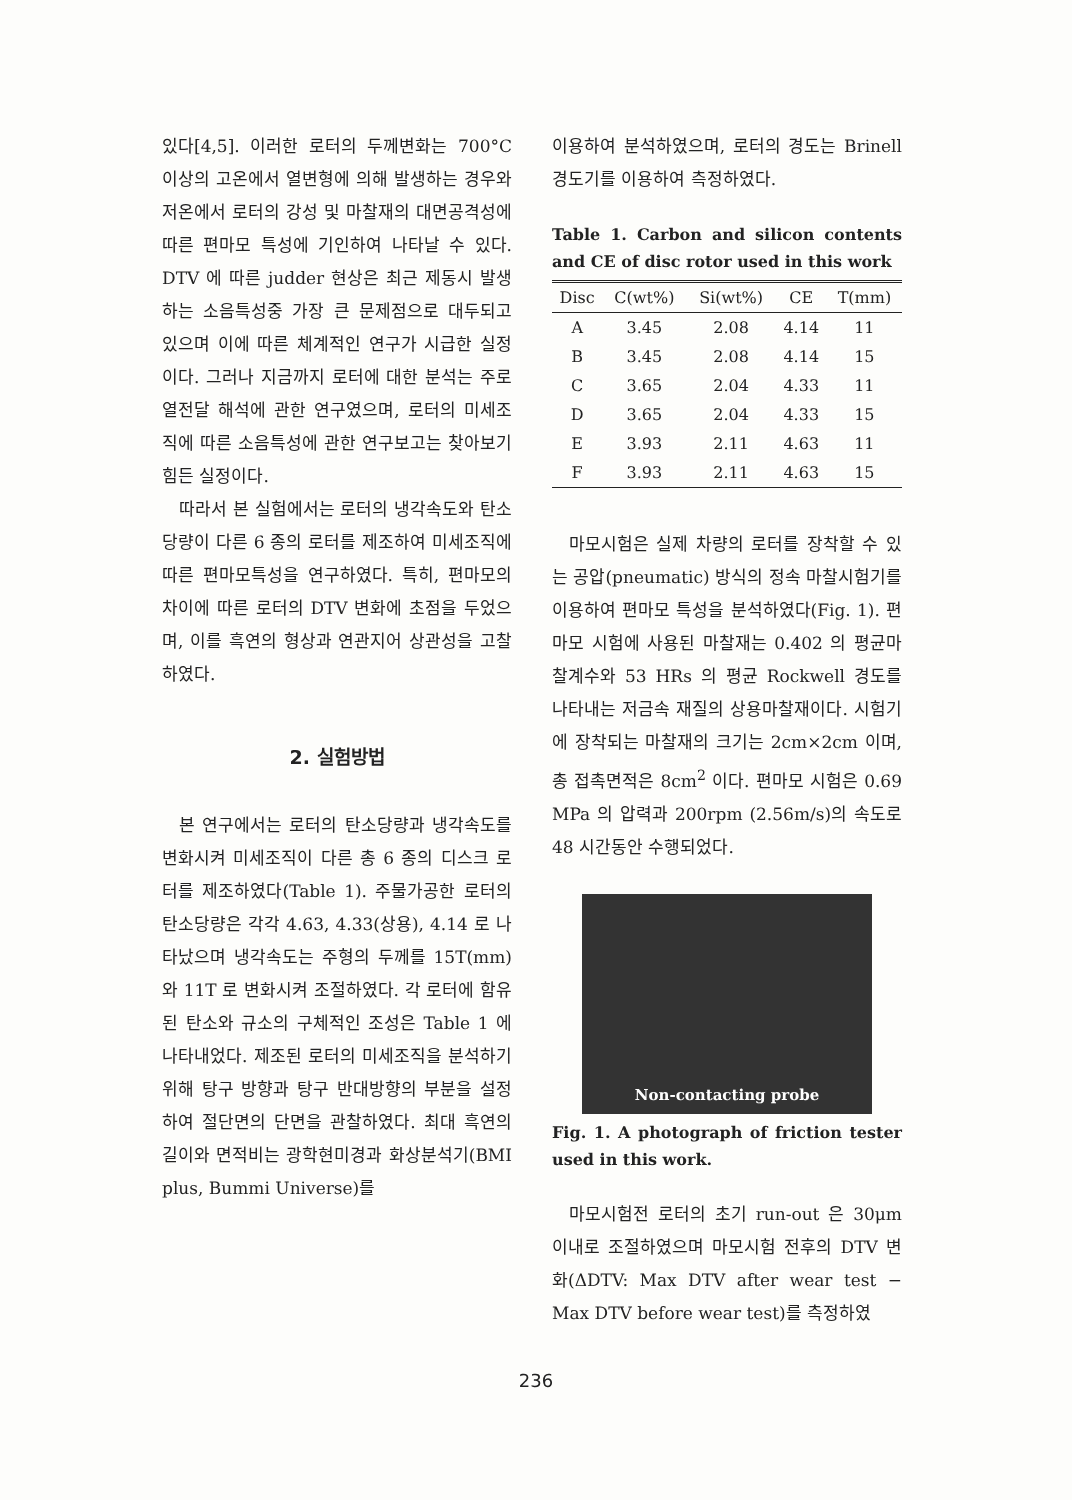있다[4,5]. 이러한 로터의 두께변화는 700°C 이상의 고온에서 열변형에 의해 발생하는 경우와 저온에서 로터의 강성 및 마찰재의 대면공격성에 따른 편마모 특성에 기인하여 나타날 수 있다. DTV 에 따른 judder 현상은 최근 제동시 발생하는 소음특성중 가장 큰 문제점으로 대두되고 있으며 이에 따른 체계적인 연구가 시급한 실정이다. 그러나 지금까지 로터에 대한 분석는 주로 열전달 해석에 관한 연구였으며, 로터의 미세조직에 따른 소음특성에 관한 연구보고는 찾아보기 힘든 실정이다.
따라서 본 실험에서는 로터의 냉각속도와 탄소당량이 다른 6 종의 로터를 제조하여 미세조직에 따른 편마모특성을 연구하였다. 특히, 편마모의 차이에 따른 로터의 DTV 변화에 초점을 두었으며, 이를 흑연의 형상과 연관지어 상관성을 고찰하였다.
2. 실험방법
본 연구에서는 로터의 탄소당량과 냉각속도를 변화시켜 미세조직이 다른 총 6 종의 디스크 로터를 제조하였다(Table 1). 주물가공한 로터의 탄소당량은 각각 4.63, 4.33(상용), 4.14 로 나타났으며 냉각속도는 주형의 두께를 15T(mm)와 11T 로 변화시켜 조절하였다. 각 로터에 함유된 탄소와 규소의 구체적인 조성은 Table 1 에 나타내었다. 제조된 로터의 미세조직을 분석하기 위해 탕구 방향과 탕구 반대방향의 부분을 설정하여 절단면의 단면을 관찰하였다. 최대 흑연의 길이와 면적비는 광학현미경과 화상분석기(BMI plus, Bummi Universe)를
이용하여 분석하였으며, 로터의 경도는 Brinell 경도기를 이용하여 측정하였다.
Table 1. Carbon and silicon contents and CE of disc rotor used in this work
| Disc | C(wt%) | Si(wt%) | CE | T(mm) |
| --- | --- | --- | --- | --- |
| A | 3.45 | 2.08 | 4.14 | 11 |
| B | 3.45 | 2.08 | 4.14 | 15 |
| C | 3.65 | 2.04 | 4.33 | 11 |
| D | 3.65 | 2.04 | 4.33 | 15 |
| E | 3.93 | 2.11 | 4.63 | 11 |
| F | 3.93 | 2.11 | 4.63 | 15 |
마모시험은 실제 차량의 로터를 장착할 수 있는 공압(pneumatic) 방식의 정속 마찰시험기를 이용하여 편마모 특성을 분석하였다(Fig. 1). 편마모 시험에 사용된 마찰재는 0.402 의 평균마찰계수와 53 HRs 의 평균 Rockwell 경도를 나타내는 저금속 재질의 상용마찰재이다. 시험기에 장착되는 마찰재의 크기는 2cm×2cm 이며, 총 접촉면적은 8cm<sup>2</sup> 이다. 편마모 시험은 0.69 MPa 의 압력과 200rpm (2.56m/s)의 속도로 48 시간동안 수행되었다.
Non-contacting probe
Fig. 1. A photograph of friction tester used in this work.
마모시험전 로터의 초기 run-out 은 30μm 이내로 조절하였으며 마모시험 전후의 DTV 변화(ΔDTV: Max DTV after wear test − Max DTV before wear test)를 측정하였
236